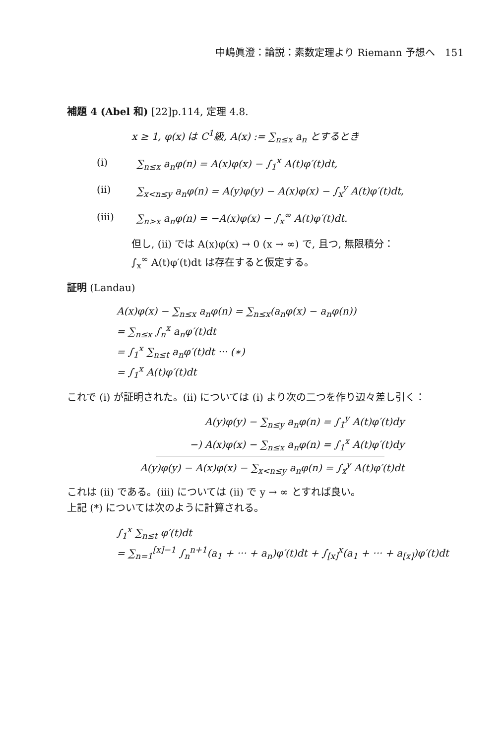中嶋眞澄：論説：素数定理より Riemann 予想へ　151
補題 4 (Abel 和) [22]p.114, 定理 4.8.
x ≥ 1, φ(x) は C<sup>1</sup>級, A(x) := ∑<sub>n≤x</sub> a<sub>n</sub> とするとき
(i) ∑<sub>n≤x</sub> a<sub>n</sub>φ(n) = A(x)φ(x) − ∫<sub>1</sub><sup>x</sup> A(t)φ′(t)dt,
(ii) ∑<sub>x<n≤y</sub> a<sub>n</sub>φ(n) = A(y)φ(y) − A(x)φ(x) − ∫<sub>x</sub><sup>y</sup> A(t)φ′(t)dt,
(iii) ∑<sub>n>x</sub> a<sub>n</sub>φ(n) = −A(x)φ(x) − ∫<sub>x</sub><sup>∞</sup> A(t)φ′(t)dt.
但し, (ii) では A(x)φ(x) → 0 (x → ∞) で, 且つ, 無限積分：
∫<sub>x</sub><sup>∞</sup> A(t)φ′(t)dt は存在すると仮定する。
証明 (Landau)
A(x)φ(x) − ∑<sub>n≤x</sub> a<sub>n</sub>φ(n) = ∑<sub>n≤x</sub>(a<sub>n</sub>φ(x) − a<sub>n</sub>φ(n))
= ∑<sub>n≤x</sub> ∫<sub>n</sub><sup>x</sup> a<sub>n</sub>φ′(t)dt
= ∫<sub>1</sub><sup>x</sup> ∑<sub>n≤t</sub> a<sub>n</sub>φ′(t)dt ··· (∗)
= ∫<sub>1</sub><sup>x</sup> A(t)φ′(t)dt
これで (i) が証明された。(ii) については (i) より次の二つを作り辺々差し引く：
A(y)φ(y) − ∑<sub>n≤y</sub> a<sub>n</sub>φ(n) = ∫<sub>1</sub><sup>y</sup> A(t)φ′(t)dy
−) A(x)φ(x) − ∑<sub>n≤x</sub> a<sub>n</sub>φ(n) = ∫<sub>1</sub><sup>x</sup> A(t)φ′(t)dy
A(y)φ(y) − A(x)φ(x) − ∑<sub>x<n≤y</sub> a<sub>n</sub>φ(n) = ∫<sub>x</sub><sup>y</sup> A(t)φ′(t)dt
これは (ii) である。(iii) については (ii) で y → ∞ とすれば良い。
上記 (*) については次のように計算される。
∫<sub>1</sub><sup>x</sup> ∑<sub>n≤t</sub> φ′(t)dt
= ∑<sub>n=1</sub><sup>[x]−1</sup> ∫<sub>n</sub><sup>n+1</sup>(a<sub>1</sub> + ··· + a<sub>n</sub>)φ′(t)dt + ∫<sub>[x]</sub><sup>x</sup>(a<sub>1</sub> + ··· + a<sub>[x]</sub>)φ′(t)dt